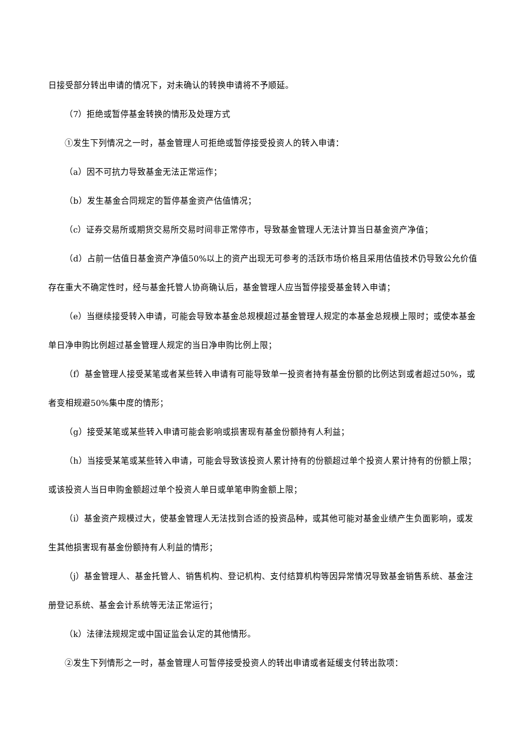日接受部分转出申请的情况下，对未确认的转换申请将不予顺延。
（7）拒绝或暂停基金转换的情形及处理方式
①发生下列情况之一时，基金管理人可拒绝或暂停接受投资人的转入申请：
（a）因不可抗力导致基金无法正常运作；
（b）发生基金合同规定的暂停基金资产估值情况；
（c）证券交易所或期货交易所交易时间非正常停市，导致基金管理人无法计算当日基金资产净值；
（d）占前一估值日基金资产净值50%以上的资产出现无可参考的活跃市场价格且采用估值技术仍导致公允价值存在重大不确定性时，经与基金托管人协商确认后，基金管理人应当暂停接受基金转入申请；
（e）当继续接受转入申请，可能会导致本基金总规模超过基金管理人规定的本基金总规模上限时；或使本基金单日净申购比例超过基金管理人规定的当日净申购比例上限；
（f）基金管理人接受某笔或者某些转入申请有可能导致单一投资者持有基金份额的比例达到或者超过50%，或者变相规避50%集中度的情形；
（g）接受某笔或某些转入申请可能会影响或损害现有基金份额持有人利益；
（h）当接受某笔或某些转入申请，可能会导致该投资人累计持有的份额超过单个投资人累计持有的份额上限；或该投资人当日申购金额超过单个投资人单日或单笔申购金额上限；
（i）基金资产规模过大，使基金管理人无法找到合适的投资品种，或其他可能对基金业绩产生负面影响，或发生其他损害现有基金份额持有人利益的情形；
（j）基金管理人、基金托管人、销售机构、登记机构、支付结算机构等因异常情况导致基金销售系统、基金注册登记系统、基金会计系统等无法正常运行；
（k）法律法规规定或中国证监会认定的其他情形。
②发生下列情形之一时，基金管理人可暂停接受投资人的转出申请或者延缓支付转出款项：